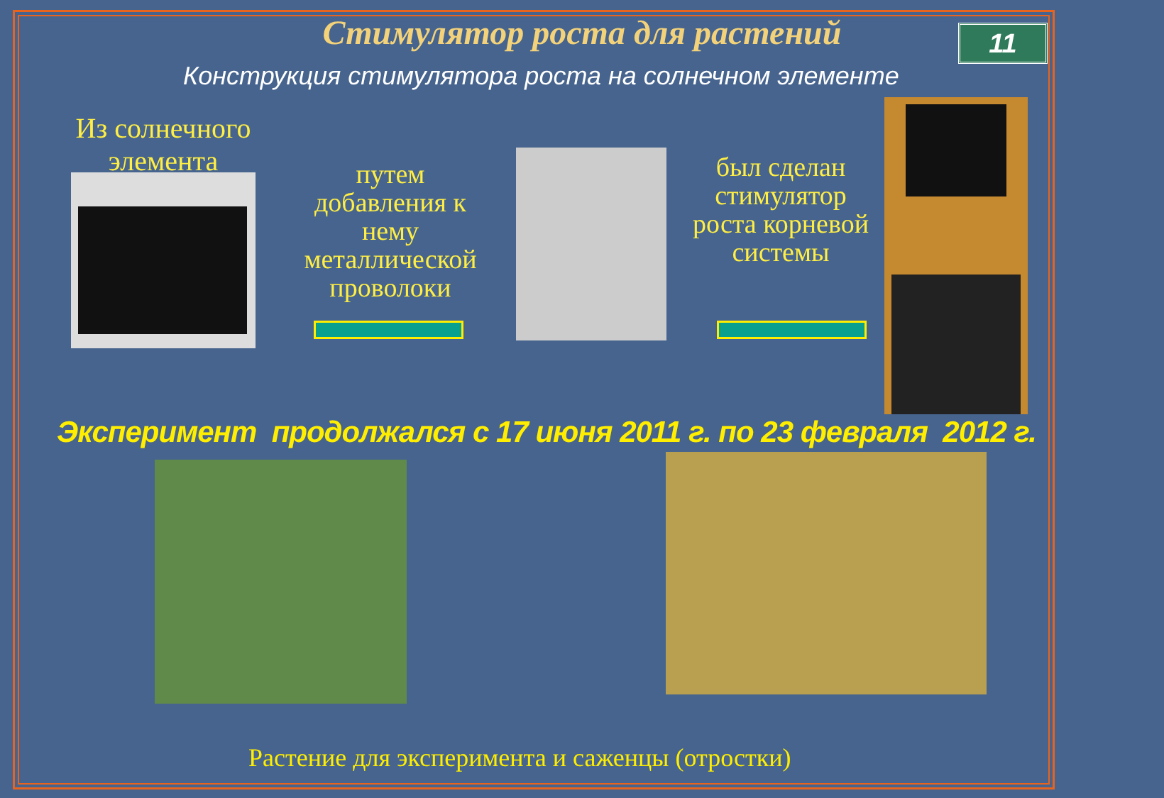Стимулятор роста для растений 11
Конструкция стимулятора роста на солнечном элементе
Из солнечного элемента
путем добавления к нему металлической проволоки
был сделан стимулятор роста корневой системы
Эксперимент продолжался с 17 июня 2011 г. по 23 февраля 2012 г.
Растение для эксперимента и саженцы (отростки)